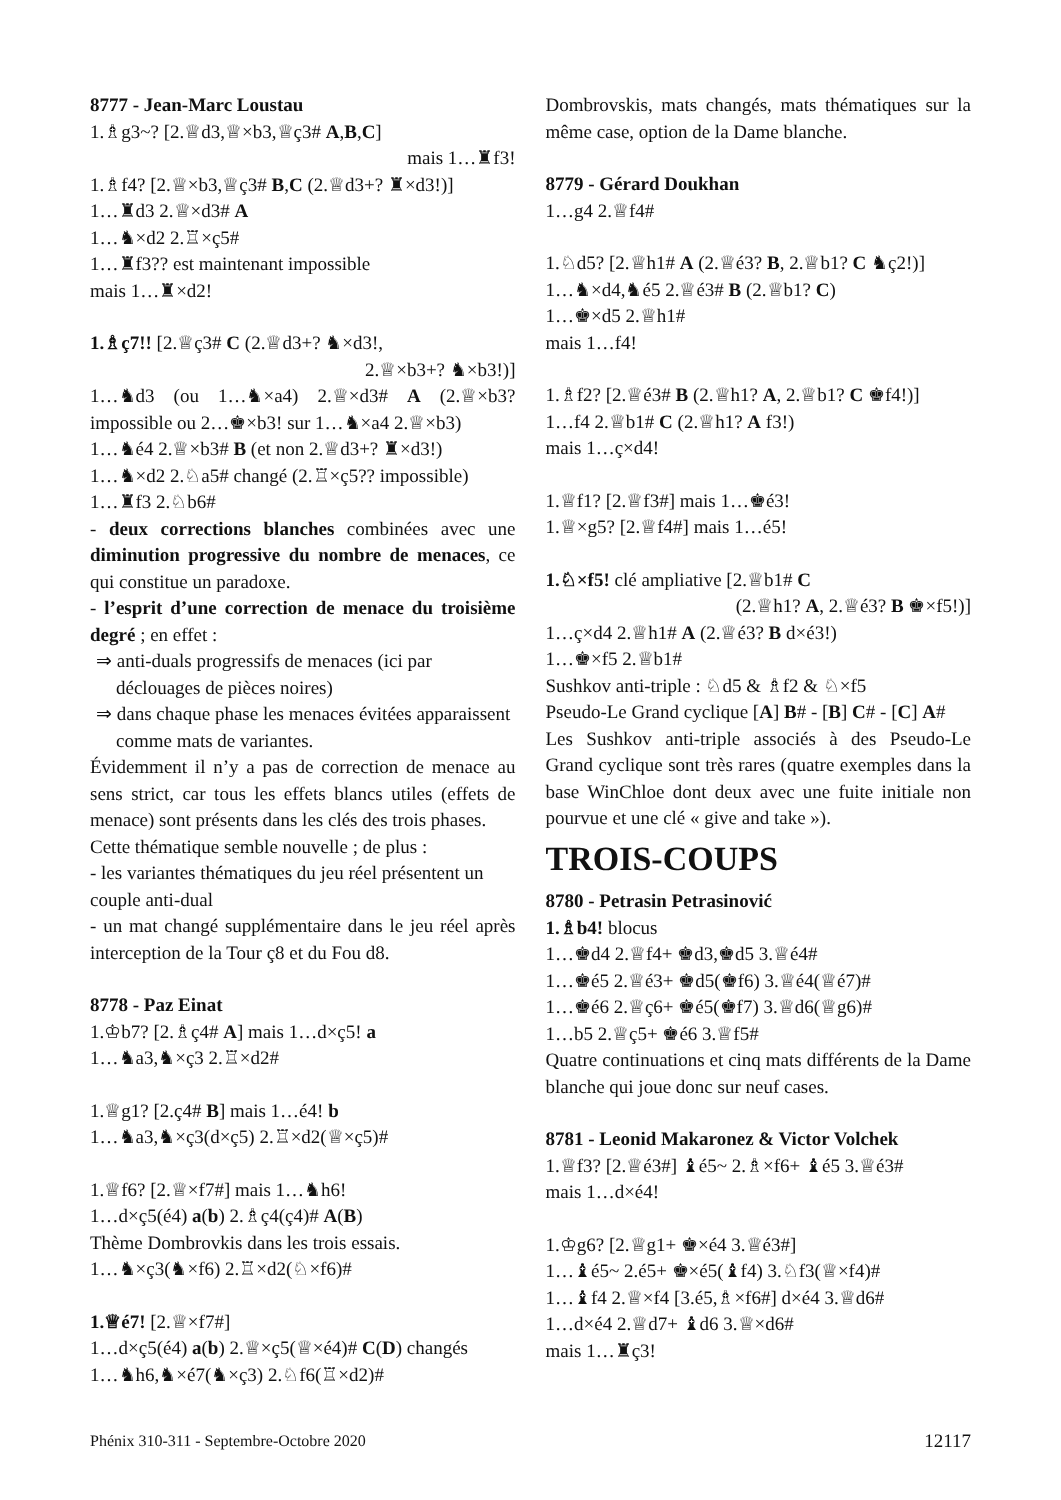8777 - Jean-Marc Loustau
1.♗g3~? [2.♕d3,♕×b3,♕ç3# A,B,C]
mais 1…♜f3!
1.♗f4? [2.♕×b3,♕ç3# B,C (2.♕d3+? ♜×d3!)]
1…♜d3 2.♕×d3# A
1…♞×d2 2.♖×ç5#
1…♜f3?? est maintenant impossible
mais 1…♜×d2!
1.♗ç7!! [2.♕ç3# C (2.♕d3+? ♞×d3!,
2.♕×b3+? ♞×b3!)]
1…♞d3 (ou 1…♞×a4) 2.♕×d3# A (2.♕×b3? impossible ou 2…♚×b3! sur 1…♞×a4 2.♕×b3)
1…♞é4 2.♕×b3# B (et non 2.♕d3+? ♜×d3!)
1…♞×d2 2.♘a5# changé (2.♖×ç5?? impossible)
1…♜f3 2.♘b6#
- deux corrections blanches combinées avec une diminution progressive du nombre de menaces, ce qui constitue un paradoxe.
- l’esprit d’une correction de menace du troisième degré ; en effet :
⇒ anti-duals progressifs de menaces (ici par déclouages de pièces noires)
⇒ dans chaque phase les menaces évitées apparaissent comme mats de variantes.
Évidemment il n’y a pas de correction de menace au sens strict, car tous les effets blancs utiles (effets de menace) sont présents dans les clés des trois phases.
Cette thématique semble nouvelle ; de plus :
- les variantes thématiques du jeu réel présentent un couple anti-dual
- un mat changé supplémentaire dans le jeu réel après interception de la Tour ç8 et du Fou d8.
8778 - Paz Einat
1.♔b7? [2.♗ç4# A] mais 1…d×ç5! a
1…♞a3,♞×ç3 2.♖×d2#
1.♕g1? [2.ç4# B] mais 1…é4! b
1…♞a3,♞×ç3(d×ç5) 2.♖×d2(♕×ç5)#
1.♕f6? [2.♕×f7#] mais 1…♞h6!
1…d×ç5(é4) a(b) 2.♗ç4(ç4)# A(B)
Thème Dombrovkis dans les trois essais.
1…♞×ç3(♞×f6) 2.♖×d2(♘×f6)#
1.♕é7! [2.♕×f7#]
1…d×ç5(é4) a(b) 2.♕×ç5(♕×é4)# C(D) changés
1…♞h6,♞×é7(♞×ç3) 2.♘f6(♖×d2)#
Dombrovskis, mats changés, mats thématiques sur la même case, option de la Dame blanche.
8779 - Gérard Doukhan
1…g4 2.♕f4#
1.♘d5? [2.♕h1# A (2.♕é3? B, 2.♕b1? C ♞ç2!)]
1…♞×d4,♞é5 2.♕é3# B (2.♕b1? C)
1…♚×d5 2.♕h1#
mais 1…f4!
1.♗f2? [2.♕é3# B (2.♕h1? A, 2.♕b1? C ♚f4!)]
1…f4 2.♕b1# C (2.♕h1? A f3!)
mais 1…ç×d4!
1.♕f1? [2.♕f3#] mais 1…♚é3!
1.♕×g5? [2.♕f4#] mais 1…é5!
1.♘×f5! clé ampliative [2.♕b1# C
(2.♕h1? A, 2.♕é3? B ♚×f5!)]
1…ç×d4 2.♕h1# A (2.♕é3? B d×é3!)
1…♚×f5 2.♕b1#
Sushkov anti-triple : ♘d5 & ♗f2 & ♘×f5
Pseudo-Le Grand cyclique [A] B# - [B] C# - [C] A#
Les Sushkov anti-triple associés à des Pseudo-Le Grand cyclique sont très rares (quatre exemples dans la base WinChloe dont deux avec une fuite initiale non pourvue et une clé « give and take »).
TROIS-COUPS
8780 - Petrasin Petrasinović
1.♗b4! blocus
1…♚d4 2.♕f4+ ♚d3,♚d5 3.♕é4#
1…♚é5 2.♕é3+ ♚d5(♚f6) 3.♕é4(♕é7)#
1…♚é6 2.♕ç6+ ♚é5(♚f7) 3.♕d6(♕g6)#
1…b5 2.♕ç5+ ♚é6 3.♕f5#
Quatre continuations et cinq mats différents de la Dame blanche qui joue donc sur neuf cases.
8781 - Leonid Makaronez & Victor Volchek
1.♕f3? [2.♕é3#] ♝é5~ 2.♗×f6+ ♝é5 3.♕é3#
mais 1…d×é4!
1.♔g6? [2.♕g1+ ♚×é4 3.♕é3#]
1…♝é5~ 2.é5+ ♚×é5(♝f4) 3.♘f3(♕×f4)#
1…♝f4 2.♕×f4 [3.é5,♗×f6#] d×é4 3.♕d6#
1…d×é4 2.♕d7+ ♝d6 3.♕×d6#
mais 1…♜ç3!
Phénix 310-311 - Septembre-Octobre 2020 12117